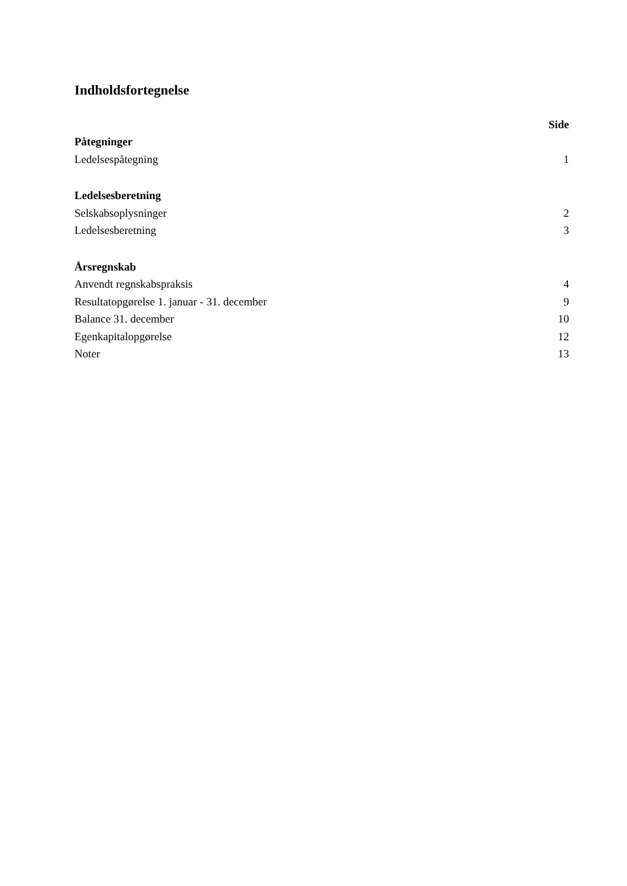Indholdsfortegnelse
| | Side |
| Påtegninger | |
| Ledelsespåtegning | 1 |
| Ledelsesberetning | |
| Selskabsoplysninger | 2 |
| Ledelsesberetning | 3 |
| Årsregnskab | |
| Anvendt regnskabspraksis | 4 |
| Resultatopgørelse 1. januar - 31. december | 9 |
| Balance 31. december | 10 |
| Egenkapitalopgørelse | 12 |
| Noter | 13 |